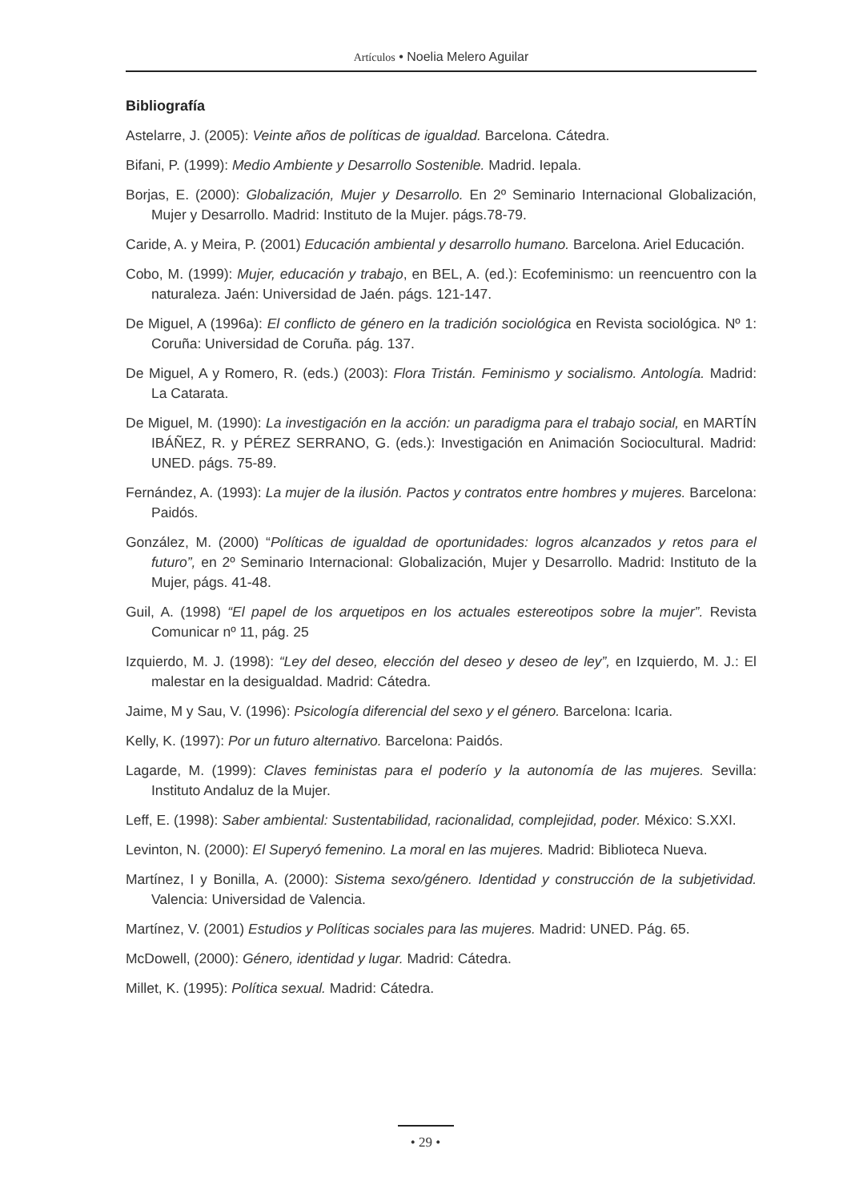Artículos • Noelia Melero Aguilar
Bibliografía
Astelarre, J. (2005): Veinte años de políticas de igualdad. Barcelona. Cátedra.
Bifani, P. (1999): Medio Ambiente y Desarrollo Sostenible. Madrid. Iepala.
Borjas, E. (2000): Globalización, Mujer y Desarrollo. En 2º Seminario Internacional Globalización, Mujer y Desarrollo. Madrid: Instituto de la Mujer. págs.78-79.
Caride, A. y Meira, P. (2001) Educación ambiental y desarrollo humano. Barcelona. Ariel Educación.
Cobo, M. (1999): Mujer, educación y trabajo, en BEL, A. (ed.): Ecofeminismo: un reencuentro con la naturaleza. Jaén: Universidad de Jaén. págs. 121-147.
De Miguel, A (1996a): El conflicto de género en la tradición sociológica en Revista sociológica. Nº 1: Coruña: Universidad de Coruña. pág. 137.
De Miguel, A y Romero, R. (eds.) (2003): Flora Tristán. Feminismo y socialismo. Antología. Madrid: La Catarata.
De Miguel, M. (1990): La investigación en la acción: un paradigma para el trabajo social, en MARTÍN IBÁÑEZ, R. y PÉREZ SERRANO, G. (eds.): Investigación en Animación Sociocultural. Madrid: UNED. págs. 75-89.
Fernández, A. (1993): La mujer de la ilusión. Pactos y contratos entre hombres y mujeres. Barcelona: Paidós.
González, M. (2000) “Políticas de igualdad de oportunidades: logros alcanzados y retos para el futuro”, en 2º Seminario Internacional: Globalización, Mujer y Desarrollo. Madrid: Instituto de la Mujer, págs. 41-48.
Guil, A. (1998) “El papel de los arquetipos en los actuales estereotipos sobre la mujer”. Revista Comunicar nº 11, pág. 25
Izquierdo, M. J. (1998): “Ley del deseo, elección del deseo y deseo de ley”, en Izquierdo, M. J.: El malestar en la desigualdad. Madrid: Cátedra.
Jaime, M y Sau, V. (1996): Psicología diferencial del sexo y el género. Barcelona: Icaria.
Kelly, K. (1997): Por un futuro alternativo. Barcelona: Paidós.
Lagarde, M. (1999): Claves feministas para el poderío y la autonomía de las mujeres. Sevilla: Instituto Andaluz de la Mujer.
Leff, E. (1998): Saber ambiental: Sustentabilidad, racionalidad, complejidad, poder. México: S.XXI.
Levinton, N. (2000): El Superyó femenino. La moral en las mujeres. Madrid: Biblioteca Nueva.
Martínez, I y Bonilla, A. (2000): Sistema sexo/género. Identidad y construcción de la subjetividad. Valencia: Universidad de Valencia.
Martínez, V. (2001) Estudios y Políticas sociales para las mujeres. Madrid: UNED. Pág. 65.
McDowell, (2000): Género, identidad y lugar. Madrid: Cátedra.
Millet, K. (1995): Política sexual. Madrid: Cátedra.
• 29 •